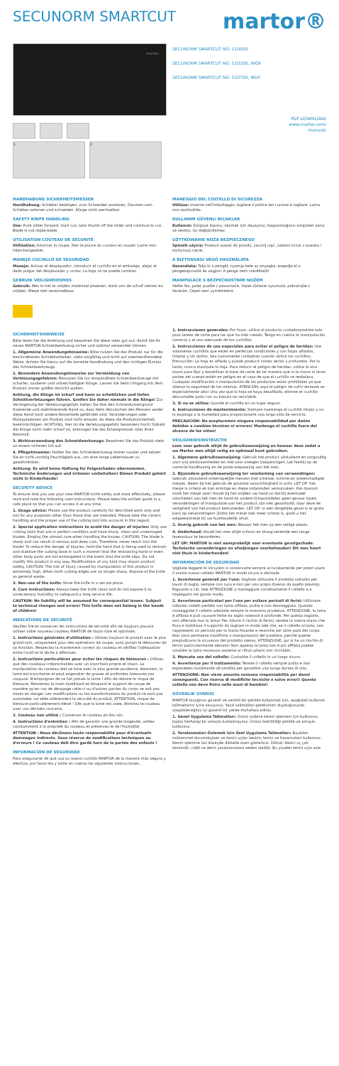SECUNORM SMARTCUT
martor®
martor
1 2
SECUNORM SMARTCUT NO. 110000
SECUNORM SMARTCUT NO. 110100, INOX
SECUNORM SMARTCUT NO. 110700, MDP
PDF DOWNLOAD
www.martor.com/
manuals
HANDHABUNG SICHERHEITSMESSER
Handhabung: Schieber betätigen, zum Schneiden ansetzen, Daumen vom Schieber nehmen und schneiden. Klinge nicht wechselbar.
SAFETY KNIFE HANDLING
Use: Push slider forward, start cut, take thumb off the slider and continue to cut. Blade is not replaceable.
UTILISATION COUTEAU DE SÉCURITÉ
Utilisation: Amorcer la coupe, ôter le pouce du curseur et couper. Lame non-interchangeable.
MANEJO CUCHILLO DE SEGURIDAD
Manejo: Activar el desplazador, introducir el cuchillo en el embalaje, alejar el dedo pulgar del desplazador y cortar. La hoja no se puede cambiar.
GEBRUIK VEILIGHEIDSMES
Gebruik: Mes in het te snijden materiaal plaatsen, duim van de schuif nemen en snijden. Mesje niet verwisselbaar.
MANEGGIO DEL COLTELLO DI SICUREZZA
Utilizzo: Inserire nell'imballaggio, togliere il pollice dal cursore e tagliare. Lama non sostituibile.
KULLANIM GÜVENLI BIÇAKLAR
Kullanım: Sürgüye basınız, kesmek için dayayınız, başparmağınızı sürgüden alınız ve kesiniz. Uç değiştirilemez.
UŻYTKOWANIE NOŻA BEZPIECZNEGO
Sposób użycia: Przesuń suwak do przodu, zacznij ciąć, zabierz kciuk z suwaka i kontynuuj cięcie.
A BIZTONSÁGI VÁGÓ HASZNÁLATA
Használata: Tolja ki a pengét, nyomja bele az anyagba, engedje el a pengekapcsolót és vágjon! A penge nem cserélhető!
MANIPULACE S BEZPEČNOSTNÍM NOŽEM
Vedte řez, palec pusťte z posuvnače, čepel zůstane vysunutá, pokračujte s řezáním. Čepel není vyměnitelná.
SICHERHEITSHINWEISE
Bitte lesen Sie die Anleitung und bewahren Sie diese stets gut auf, damit Sie Ihr neues MARTOR-Schneidwerkzeug sicher und optimal verwenden können.
1. Allgemeine Anwendungshinweise: Bitte nutzen Sie das Produkt nur für die beschriebenen Schneidarbeiten, stets sorgfältig und nicht auf zweckentfremdete Weise. Achten Sie hierzu auf die korrekte Handhabung und den richtigen Einsatz des Schneidwerkzeugs.
2. Besondere Anwendungshinweise zur Vermeidung von Verletzungsgefahren: Benutzen Sie nur einwandfreie Schneidwerkzeuge mit scharfer, sauberer und unbeschädigter Klinge. Lassen Sie beim Umgang mit dem Produkt immer größte Vorsicht walten.
Achtung, die Klinge ist scharf und kann zu erheblichen und tiefen Schnittverletzungen führen. Greifen Sie daher niemals in die Klinge! Zur Verringerung der Verletzungsgefahr halten Sie Ihre den Schneidunterrgrund fixierende und stabilisierende Hand so, dass beim Abrutschen des Messers weder diese Hand noch andere Körperteile gefährdet sind. Veränderungen oder Manipulationen am Produkt sind nicht erlaubt, da diese die Produktsicherheit beeinträchtigen. ACHTUNG, hier ist die Verletzungsgefahr besonders hoch! Sobald die Klinge nicht mehr scharf ist, entsorgen Sie das Einwegmesser über Ihren Restmüll.
3. Nichtverwendung des Schneidwerkzeugs: Bewahren Sie das Produkt stets an einem sicheren Ort auf.
4. Pflegehinweise: Halten Sie das Schneidwerkzeug immer sauber und setzen Sie es nicht unnötig Feuchtigkeit aus, um eine lange Lebensdauer zu gewährleisten.
Achtung: Es wird keine Haftung für Folgeschäden übernommen. Technische Änderungen und Irrtümer vorbehalten! Dieses Produkt gehört nicht in Kinderhände!
SECURITY ADVICE
To ensure that you use your new MARTOR knife safely and most effectively, please read and note the following user-instructions. Please keep the written guide in a safe place so that you can access it at any time.
1. Usage advice: Please use the product carefully for described work only and not for any purposes other than those that are intended. Please take the correct handling and the proper use of the cutting tool into account in this regard.
2. Special application instructions to avoid the danger of injuries: Only use cutting tools that are in perfect condition and have sharp, clean and undamaged blades. Employ the utmost care when handling the knives. CAUTION: The blade is sharp and can result in serious and deep cuts. Therefore, never reach into the blade! To reduce the danger of injuries, hold the hand that is being used to restrain and stabilize the cutting base in such a manner that the restraining hand or even other body parts are not endangered in the event that the knife slips. Do not modify this product in any way. Modifications of any kind may impair product safety. CAUTION: The risk of injury caused by manipulation of this product is extremely high. When both cutting edges are no longer sharp, dispose of the knife as general waste.
3. Non-use of the knife: Store the knife in a secure place.
4. Care instructions: Always keep the knife clean and do not expose it to unnecessary humidity to safeguard a long service life.
CAUTION: No liability will be assumed for consequential losses. Subject to technical changes and errors! This knife does not belong in the hands of children!
INDICATIONS DE SÉCURITÉ
Veuillez lire et conserver les instructions de sécurité afin de toujours pouvoir utiliser votre nouveau couteau MARTOR de façon sûre et optimale.
1. Instructions générales d'utilisation : Utilisez toujours le produit avec le plus grand soin, uniquement pour des opérations de coupe, sans jamais le détourner de sa fonction. Respectez la maniement correct du couteau et vérifiez l'adéquation entre l'outil et la tâche à effectuer.
2. Instructions particulières pour éviter les risques de blessures : Utilisez que des couteaux irréprochables avec un tranchant propre et intact. La manipulation du couteau doit se faire avec la plus grande prudence. Attention, la lame est tranchante et peut engendrer de graves et profondes blessures par coupure. N'empoignez de ce fait jamais la lame ! Afin de réduire le risque de blessure. Maintenez la main stabilisant et bloquant le support de coupe de manière qu'en cas de dérapage celle-ci ou d'autres parties du corps ne soit pas mises en danger. Les modifications ou les transformations du produit ne sont pas autorisées car elles altéreraient la sécurité du produit. ATTENTION, risque de blessure particulièrement élevé ! Dès que la lame est usée, éliminez le couteau avec vos déchets courants.
3. Couteau non utilisé : Conservez le couteau en lieu sûr.
4. Instructions d'entretien : Afin de garantir une grande longévité, veillez constamment à la propreté du couteau et préservez-le de l'humidité.
ATTENTION : Nous déclinons toute responsabilité pour d'éventuels dommages indirects. Sous réserve de modifications techniques ou d'erreurs ! Ce couteau doit être gardé hors de la portée des enfants !
INFORMACIÓN DE SEGURIDAD
Para asegurarse de que usa su nuevo cuchillo MARTOR de la manera más segura y efectiva, por favor lea y tome en cuenta las siguientes instrucciones.
1. Instrucciones generales: Por favor, utilice el producto cuidadosamente solo para tareas de corte para las que ha sido creado. Tenga en cuenta la manipulación correcta y el uso adecuado de los cuchillos.
2. Instrucciones de uso especiales para evitar el peligro de heridas: Use solamente cuchillos que estén en perfectas condiciones y con hojas afiladas, limpias y sin daños. Sea sumamente cuidadoso cuando utilice los cuchillos. Precaución: La hoja es afilada y puede producir cortes serios y profundos. Por lo tanto, nunca manipule la hoja. Para reducir el peligro de heridas, utilice la otra mano para fijar y estabilizar la base de corte de tal manera que ni la mano ni otras partes del cuerpo estén en peligro en el caso de que el cuchillo se resbalara. Cualquier modificación o manipulación de los productos están prohibidas ya que alteran la seguridad de los mismos. ATENCIÓN, aquí el peligro de sufrir lesiones es especialmente alto! Una vez que la hoja se haya desafilado, elimine el cuchillo descartable junto con su basura no reciclable.
3. Si no se utiliza: Guarde el cuchillo en un lugar seguro.
4. Instrucciones de mantenimiento: Siempre mantenga el cuchillo limpio y no lo exponga a la humedad para proporcionarle una larga vida de servicio.
PRECAUCIÓN: No aceptaremos ninguna responsabilidad por daños debidos a cambios técnicos ni errores! Mantenga el cuchillo fuera del alcance de los niños!
VEILIGHEIDSINSTRUCTIE
Lees voor gebruik altijd de gebruiksaanwijzing en bewaar deze zodat u uw Martor mes altijd veilig en optimaal kunt gebruiken.
1. Algemene gebruiksaanwijzing: Gebruik het product uitsluitend en zorgvuldig voor snij-werkzaamheden en niet voor oneigen toepassingen. Let hierbij op de correcte handhaving en de juiste toepassing van het mes.
2. Bijzondere gebruiksaanwijzing ter voorkoming van verwondingen: Gebruik uitsluitend onberispelijke messen met scherpe, schone en onbeschadigde mesjes. Neem bij het gebruik de grootste voorzichtigheid in acht. LET OP: het mesje is scherp en kan ernstige en diepe snijwonden veroorzaken. Pak daarom nooit het mesje vast! Houdt bij het snijden uw hand zo dat bij eventueel uitschieten van het mes de hand en andere lichaamsdelen geen gevaar lopen. Veranderingen of manipulatie van het product zijn niet geoorloofd, daar deze de veiligheid van het product beïnvloeden. LET OP, in een dergelijke geval is er grote kans op verwondingen! Zodra het mesje niet meer scherp is, gooit u het wegwerpmesje bij uw huishoudelijk afval.
3. Overig gebruik van het mes: Bewaar het mes op een veilige plaats.
4. Onderhoud: Houdt het mes altijd schoon en droog teneinde een lange levensduur te bevorderen.
LET OP: MARTOR is niet aansprakelijk voor eventuele gevolgschade. Technische veranderingen en afwijkingen voorbehouden! Dit mes hoort niet thuis in kinderhanden!
INFORMACIÓN DE SEGURIDAD
Vogliate leggere le istruzioni e conservarle sempre accuratamente per poter usare il vostro nuovo coltello MARTOR in modo sicuro e ottimale.
1. Avvertenze generali per l'uso: Vogliate utilizzare il prodotto soltanto per lavori di taglio, sempre con cura e non per uno scopo diverso da quello previsto. Riguardo a ciò, fate ATTENZIONE a maneggiare correttamente il coltello e a impiegarlo nel giusto modo.
2. Avvertenze particolari per l'uso per evitare pericoli di ferisi: Utilizzate soltanto coltelli perfetti con lama affilata, pulita e non danneggiata. Quando maneggiate il coltello adottate sempre la massima prudenza. ATTENZIONE, la lama è affilata e può causare ferite da taglio notevoli e profonde. Per questa ragione, non afferrate mai la lama! Per ridurre il rischio di ferirsi, tenete la vostra mano che fissa e stabilizza il supporto da tagliare in modo tale che, se il coltello scivola, non rappresenti un pericolo per la mano fissante e neanche per altre parti del corpo. Non sono permesse modifiche o manipolazioni del prodotto, perché queste pregiudicano la sicurezza del prodotto stesso. ATTENZIONE, qui si ha un rischio di ferirsi particolarmente elevato! Non appena la lama non è più affilata potete smaltire la lama monouso assieme ai rifiuti urbani non riciclabili.
3. Mancato uso del coltello: Custodite il coltello in un luogo sicuro.
4. Avvertenze per il trattamento: Tenete il coltello sempre pulito e non esponetelo inutilmente all'umidità per garantire una lunga durata di vita.
ATTENZIONE: Non viene assunta nessuna responsabilità per danni conseguenti. Con riserva di modifiche tecniche e salvo errori! Questo coltello non deve finire nelle mani di bambini!
GÜVENLIK UYARISI
MARTOR bıçağınızı güvenli ve verimli bir şekilde kullanmak için, aşağıdaki kullanım talimatlarını iyice okuyunuz. Yazılı talimatları gereksinim duyduğunuzda ulaşabileceğiniz iyi güvenli bir yerde muhafaza ediniz.
1. Genel Uygulama Talimatları: Ürünü sadece kesim işlemleri için kullanınız, başka herhangi bir amaçla kullanmayınız. Ürünü belirtildiği şekilde ve amaçla kullanınız.
2. Yaralanmaları Önlemek İçin Özel Uygulama Talimatları: Bıçakları mükemmel durumdayken ve kesici uçları keskin, temiz ve hasarsızken kullanınız. Kesim işlemine üst düzeyde dikkatle özen gösteriniz. Dikkat: Kesici uç çok keskindir, ciddi ve derin yaralanmalara neden olabilir. Bu yüzden kesici uçla asla